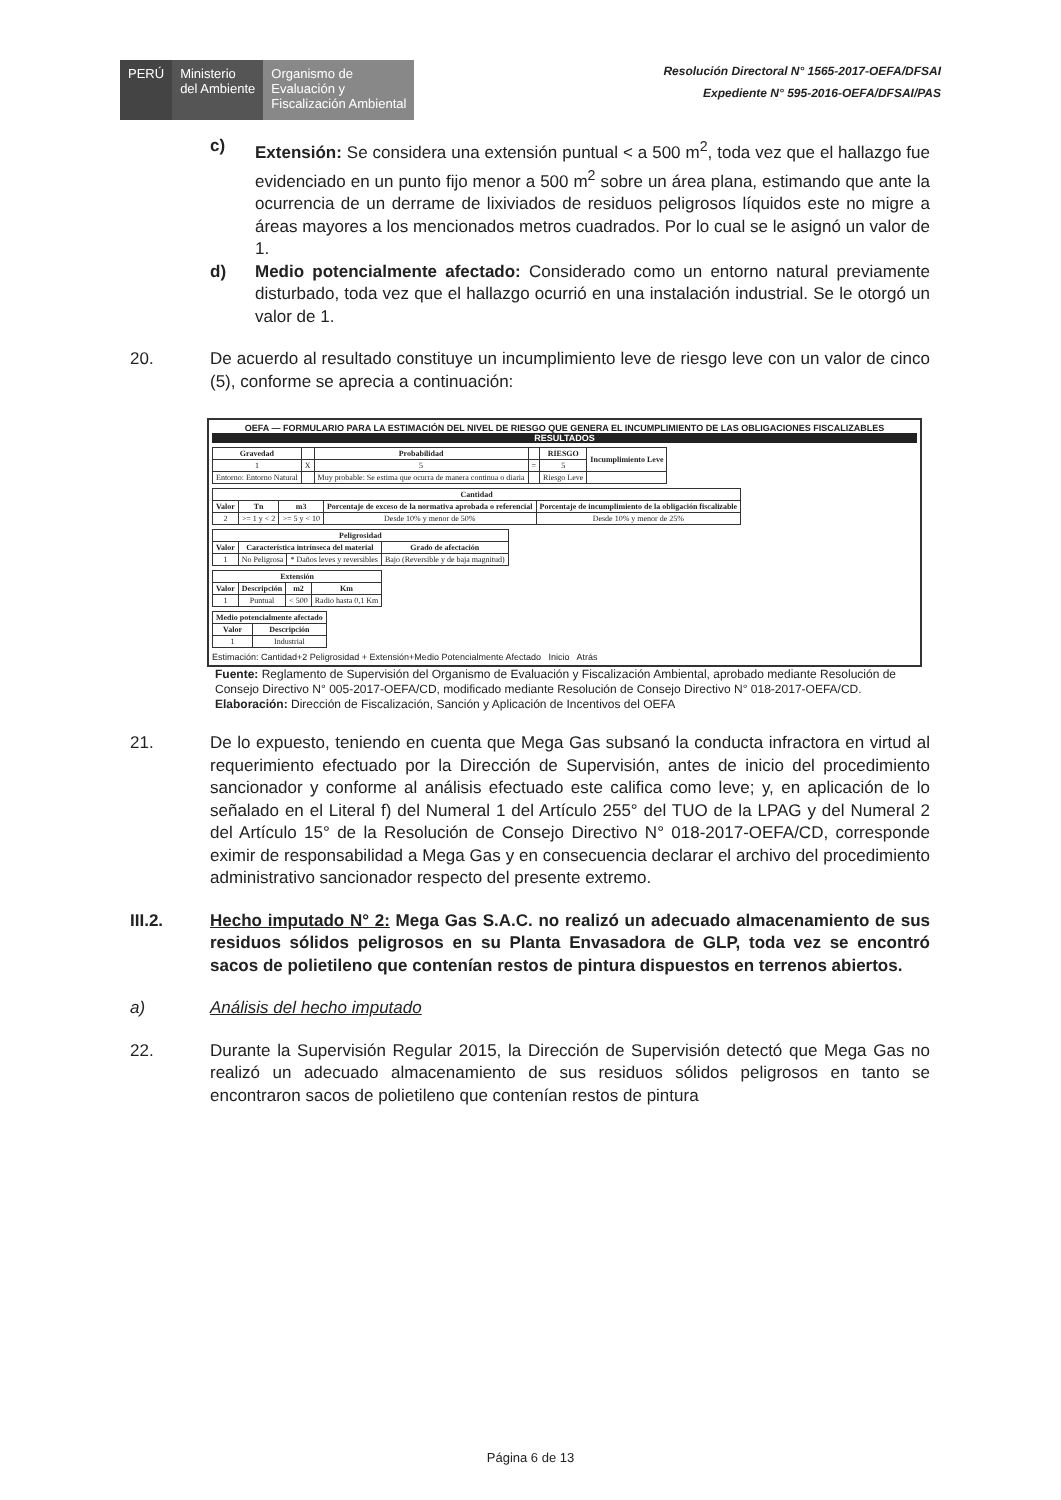PERÚ Ministerio
del Ambiente
Organismo de
Evaluación y
Fiscalización Ambiental
Resolución Directoral N° 1565-2017-OEFA/DFSAI
Expediente N° 595-2016-OEFA/DFSAI/PAS
c) Extensión: Se considera una extensión puntual < a 500 m<sup>2</sup>, toda vez que el hallazgo fue evidenciado en un punto fijo menor a 500 m<sup>2</sup> sobre un área plana, estimando que ante la ocurrencia de un derrame de lixiviados de residuos peligrosos líquidos este no migre a áreas mayores a los mencionados metros cuadrados. Por lo cual se le asignó un valor de 1.
d) Medio potencialmente afectado: Considerado como un entorno natural previamente disturbado, toda vez que el hallazgo ocurrió en una instalación industrial. Se le otorgó un valor de 1.
20. De acuerdo al resultado constituye un incumplimiento leve de riesgo leve con un valor de cinco (5), conforme se aprecia a continuación:
OEFA — FORMULARIO PARA LA ESTIMACIÓN DEL NIVEL DE RIESGO QUE GENERA EL INCUMPLIMIENTO DE LAS OBLIGACIONES FISCALIZABLES
RESULTADOS
| Gravedad | | Probabilidad | | RIESGO | Incumplimiento Leve |
| --- | --- | --- | --- | --- | --- |
| 1 | X | 5 | = | 5 | |
| Entorno: Entorno Natural | | Muy probable: Se estima que ocurra de manera continua o diaria | | Riesgo Leve | |
| Cantidad | | | | |
| --- | --- | --- | --- | --- |
| Valor | Tn | m3 | Porcentaje de exceso de la normativa aprobada o referencial | Porcentaje de incumplimiento de la obligación fiscalizable |
| 2 | >= 1 y < 2 | >= 5 y < 10 | Desde 10% y menor de 50% | Desde 10% y menor de 25% |
| Peligrosidad | | | |
| --- | --- | --- | --- |
| Valor | Característica intrínseca del material | | Grado de afectación |
| 1 | No Peligrosa | * Daños leves y reversibles | Bajo (Reversible y de baja magnitud) |
| Extensión | | | |
| --- | --- | --- | --- |
| Valor | Descripción | m2 | Km |
| 1 | Puntual | < 500 | Radio hasta 0,1 Km |
| Medio potencialmente afectado | |
| --- | --- |
| Valor | Descripción |
| 1 | Industrial |
Estimación: Cantidad+2 Peligrosidad + Extensión+Medio Potencialmente Afectado Inicio Atrás
Fuente: Reglamento de Supervisión del Organismo de Evaluación y Fiscalización Ambiental, aprobado mediante Resolución de Consejo Directivo N° 005-2017-OEFA/CD, modificado mediante Resolución de Consejo Directivo N° 018-2017-OEFA/CD.
Elaboración: Dirección de Fiscalización, Sanción y Aplicación de Incentivos del OEFA
21. De lo expuesto, teniendo en cuenta que Mega Gas subsanó la conducta infractora en virtud al requerimiento efectuado por la Dirección de Supervisión, antes de inicio del procedimiento sancionador y conforme al análisis efectuado este califica como leve; y, en aplicación de lo señalado en el Literal f) del Numeral 1 del Artículo 255° del TUO de la LPAG y del Numeral 2 del Artículo 15° de la Resolución de Consejo Directivo N° 018-2017-OEFA/CD, corresponde eximir de responsabilidad a Mega Gas y en consecuencia declarar el archivo del procedimiento administrativo sancionador respecto del presente extremo.
III.2. Hecho imputado N° 2: Mega Gas S.A.C. no realizó un adecuado almacenamiento de sus residuos sólidos peligrosos en su Planta Envasadora de GLP, toda vez se encontró sacos de polietileno que contenían restos de pintura dispuestos en terrenos abiertos.
a) Análisis del hecho imputado
22. Durante la Supervisión Regular 2015, la Dirección de Supervisión detectó que Mega Gas no realizó un adecuado almacenamiento de sus residuos sólidos peligrosos en tanto se encontraron sacos de polietileno que contenían restos de pintura
Página 6 de 13